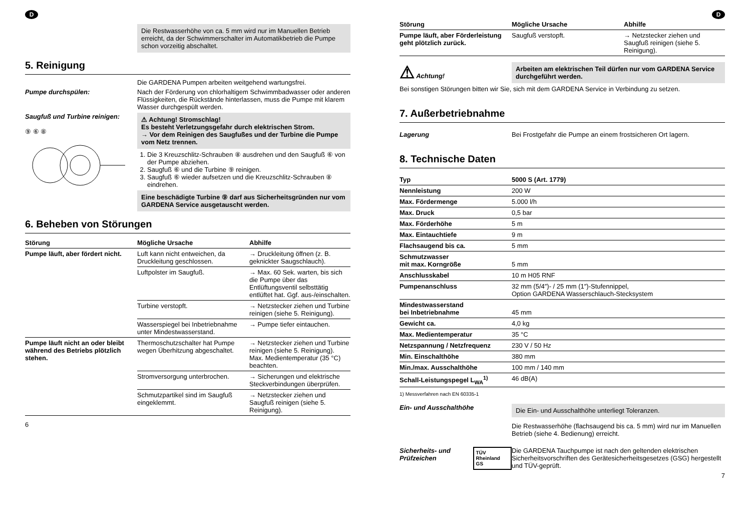D
Die Restwasserhöhe von ca. 5 mm wird nur im Manuellen Betrieb erreicht, da der Schwimmerschalter im Automatikbetrieb die Pumpe schon vorzeitig abschaltet.
5. Reinigung
Die GARDENA Pumpen arbeiten weitgehend wartungsfrei.
Pumpe durchspülen: Nach der Förderung von chlorhaltigem Schwimmbadwasser oder anderen Flüssigkeiten, die Rückstände hinterlassen, muss die Pumpe mit klarem Wasser durchgespült werden.
Saugfuß und Turbine reinigen:
⑨ ⑥ ⑧
⚠ Achtung! Stromschlag!
Es besteht Verletzungsgefahr durch elektrischen Strom.
→ Vor dem Reinigen des Saugfußes und der Turbine die Pumpe vom Netz trennen.
1. Die 3 Kreuzschlitz-Schrauben ⑧ ausdrehen und den Saugfuß ⑥ von der Pumpe abziehen.
2. Saugfuß ⑥ und die Turbine ⑨ reinigen.
3. Saugfuß ⑥ wieder aufsetzen und die Kreuzschlitz-Schrauben ⑧ eindrehen.
Eine beschädigte Turbine ⑨ darf aus Sicherheitsgründen nur vom GARDENA Service ausgetauscht werden.
6. Beheben von Störungen
| Störung | Mögliche Ursache | Abhilfe |
| --- | --- | --- |
| Pumpe läuft, aber fördert nicht. | Luft kann nicht entweichen, da Druckleitung geschlossen. | → Druckleitung öffnen (z. B. geknickter Saugschlauch). |
| | Luftpolster im Saugfuß. | → Max. 60 Sek. warten, bis sich die Pumpe über das Entlüftungsventil selbsttätig entlüftet hat. Ggf. aus-/einschalten. |
| | Turbine verstopft. | → Netzstecker ziehen und Turbine reinigen (siehe 5. Reinigung). |
| | Wasserspiegel bei Inbetriebnahme unter Mindestwasserstand. | → Pumpe tiefer eintauchen. |
| Pumpe läuft nicht an oder bleibt während des Betriebs plötzlich stehen. | Thermoschutzschalter hat Pumpe wegen Überhitzung abgeschaltet. | → Netzstecker ziehen und Turbine reinigen (siehe 5. Reinigung). Max. Medientemperatur (35 °C) beachten. |
| | Stromversorgung unterbrochen. | → Sicherungen und elektrische Steckverbindungen überprüfen. |
| | Schmutzpartikel sind im Saugfuß eingeklemmt. | → Netzstecker ziehen und Saugfuß reinigen (siehe 5. Reinigung). |
6
D
| Störung | Mögliche Ursache | Abhilfe |
| --- | --- | --- |
| Pumpe läuft, aber Förderleistung geht plötzlich zurück. | Saugfuß verstopft. | → Netzstecker ziehen und Saugfuß reinigen (siehe 5. Reinigung). |
⚠ Achtung!
Arbeiten am elektrischen Teil dürfen nur vom GARDENA Service durchgeführt werden.
Bei sonstigen Störungen bitten wir Sie, sich mit dem GARDENA Service in Verbindung zu setzen.
7. Außerbetriebnahme
Lagerung Bei Frostgefahr die Pumpe an einem frostsicheren Ort lagern.
8. Technische Daten
| Typ | 5000 S (Art. 1779) |
| --- | --- |
| Nennleistung | 200 W |
| Max. Fördermenge | 5.000 l/h |
| Max. Druck | 0,5 bar |
| Max. Förderhöhe | 5 m |
| Max. Eintauchtiefe | 9 m |
| Flachsaugend bis ca. | 5 mm |
| Schmutzwasser mit max. Korngröße | 5 mm |
| Anschlusskabel | 10 m H05 RNF |
| Pumpenanschluss | 32 mm (5/4″)- / 25 mm (1″)-Stufennippel, Option GARDENA Wasserschlauch-Stecksystem |
| Mindestwasserstand bei Inbetriebnahme | 45 mm |
| Gewicht ca. | 4,0 kg |
| Max. Medientemperatur | 35 °C |
| Netzspannung / Netzfrequenz | 230 V / 50 Hz |
| Min. Einschalthöhe | 380 mm |
| Min./max. Ausschalthöhe | 100 mm / 140 mm |
| Schall-Leistungspegel L<sub>WA</sub><sup>1)</sup> | 46 dB(A) |
1) Messverfahren nach EN 60335-1
Ein- und Ausschalthöhe
Die Ein- und Ausschalthöhe unterliegt Toleranzen.
Die Restwasserhöhe (flachsaugend bis ca. 5 mm) wird nur im Manuellen Betrieb (siehe 4. Bedienung) erreicht.
Sicherheits- und Prüfzeichen TÜV Rheinland GS
Die GARDENA Tauchpumpe ist nach den geltenden elektrischen Sicherheitsvorschriften des Gerätesicherheitsgesetzes (GSG) hergestellt und TÜV-geprüft.
7